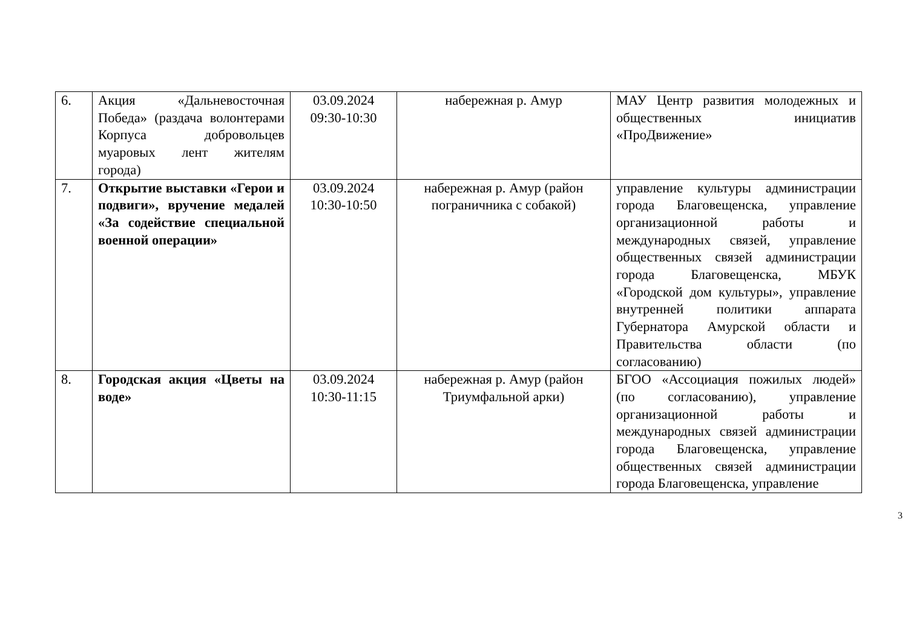| 6. | Акция «Дальневосточная Победа» (раздача волонтерами Корпуса добровольцев муаровых лент жителям города) | 03.09.2024 09:30-10:30 | набережная р. Амур | МАУ Центр развития молодежных и общественных инициатив «ПроДвижение» |
| 7. | Открытие выставки «Герои и подвиги», вручение медалей «За содействие специальной военной операции» | 03.09.2024 10:30-10:50 | набережная р. Амур (район пограничника с собакой) | управление культуры администрации города Благовещенска, управление организационной работы и международных связей, управление общественных связей администрации города Благовещенска, МБУК «Городской дом культуры», управление внутренней политики аппарата Губернатора Амурской области и Правительства области (по согласованию) |
| 8. | Городская акция «Цветы на воде» | 03.09.2024 10:30-11:15 | набережная р. Амур (район Триумфальной арки) | БГОО «Ассоциация пожилых людей» (по согласованию), управление организационной работы и международных связей администрации города Благовещенска, управление общественных связей администрации города Благовещенска, управление |
3